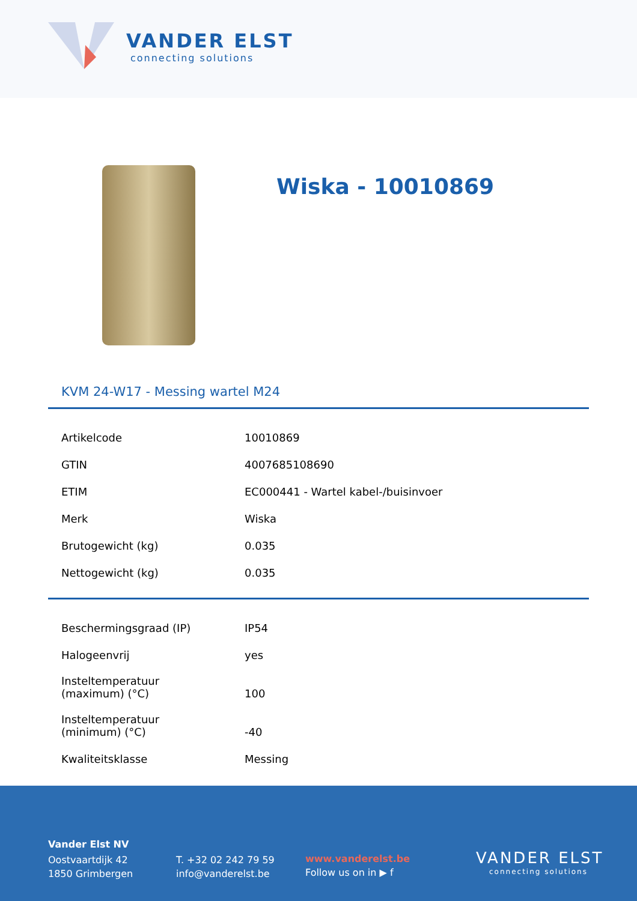VANDER ELST
connecting solutions
Wiska - 10010869
KVM 24-W17 - Messing wartel M24
| Artikelcode | 10010869 |
| GTIN | 4007685108690 |
| ETIM | EC000441 - Wartel kabel-/buisinvoer |
| Merk | Wiska |
| Brutogewicht (kg) | 0.035 |
| Nettogewicht (kg) | 0.035 |
| Beschermingsgraad (IP) | IP54 |
| Halogeenvrij | yes |
| Insteltemperatuur (maximum) (°C) | 100 |
| Insteltemperatuur (minimum) (°C) | -40 |
| Kwaliteitsklasse | Messing |
Vander Elst NV
Oostvaartdijk 42
1850 Grimbergen
T. +32 02 242 79 59
info@vanderelst.be
www.vanderelst.be
Follow us on in ▶ f
VANDER ELST
connecting solutions